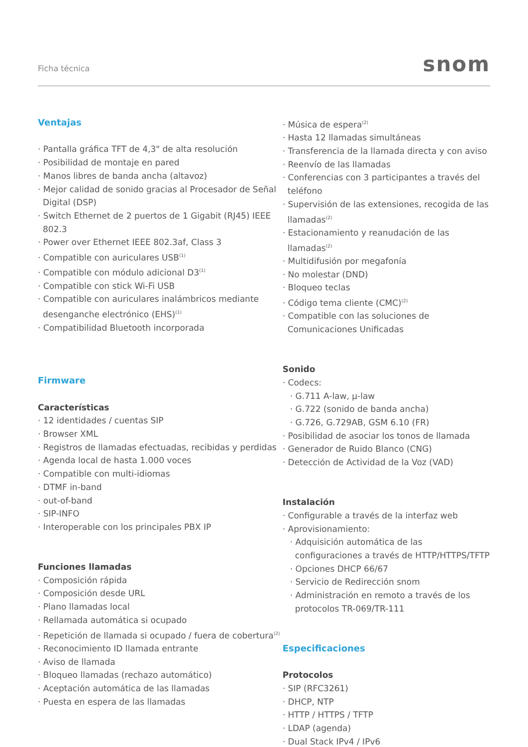Ficha técnica snom
Ventajas
· Pantalla gráfica TFT de 4,3" de alta resolución
· Posibilidad de montaje en pared
· Manos libres de banda ancha (altavoz)
· Mejor calidad de sonido gracias al Procesador de Señal Digital (DSP)
· Switch Ethernet de 2 puertos de 1 Gigabit (RJ45) IEEE 802.3
· Power over Ethernet IEEE 802.3af, Class 3
· Compatible con auriculares USB<sup>(1)</sup>
· Compatible con módulo adicional D3<sup>(1)</sup>
· Compatible con stick Wi-Fi USB
· Compatible con auriculares inalámbricos mediante desenganche electrónico (EHS)<sup>(1)</sup>
· Compatibilidad Bluetooth incorporada
Firmware
Características
· 12 identidades / cuentas SIP
· Browser XML
· Registros de llamadas efectuadas, recibidas y perdidas
· Agenda local de hasta 1.000 voces
· Compatible con multi-idiomas
· DTMF in-band
· out-of-band
· SIP-INFO
· Interoperable con los principales PBX IP
Funciones llamadas
· Composición rápida
· Composición desde URL
· Plano llamadas local
· Rellamada automática si ocupado
· Repetición de llamada si ocupado / fuera de cobertura<sup>(2)</sup>
· Reconocimiento ID llamada entrante
· Aviso de llamada
· Bloqueo llamadas (rechazo automático)
· Aceptación automática de las llamadas
· Puesta en espera de las llamadas
· Música de espera<sup>(2)</sup>
· Hasta 12 llamadas simultáneas
· Transferencia de la llamada directa y con aviso
· Reenvío de las llamadas
· Conferencias con 3 participantes a través del teléfono
· Supervisión de las extensiones, recogida de las llamadas<sup>(2)</sup>
· Estacionamiento y reanudación de las llamadas<sup>(2)</sup>
· Multidifusión por megafonía
· No molestar (DND)
· Bloqueo teclas
· Código tema cliente (CMC)<sup>(2)</sup>
· Compatible con las soluciones de Comunicaciones Unificadas
Sonido
· Codecs:
· G.711 A-law, μ-law
· G.722 (sonido de banda ancha)
· G.726, G.729AB, GSM 6.10 (FR)
· Posibilidad de asociar los tonos de llamada
· Generador de Ruido Blanco (CNG)
· Detección de Actividad de la Voz (VAD)
Instalación
· Configurable a través de la interfaz web
· Aprovisionamiento:
· Adquisición automática de las configuraciones a través de HTTP/HTTPS/TFTP
· Opciones DHCP 66/67
· Servicio de Redirección snom
· Administración en remoto a través de los protocolos TR-069/TR-111
Especificaciones
Protocolos
· SIP (RFC3261)
· DHCP, NTP
· HTTP / HTTPS / TFTP
· LDAP (agenda)
· Dual Stack IPv4 / IPv6